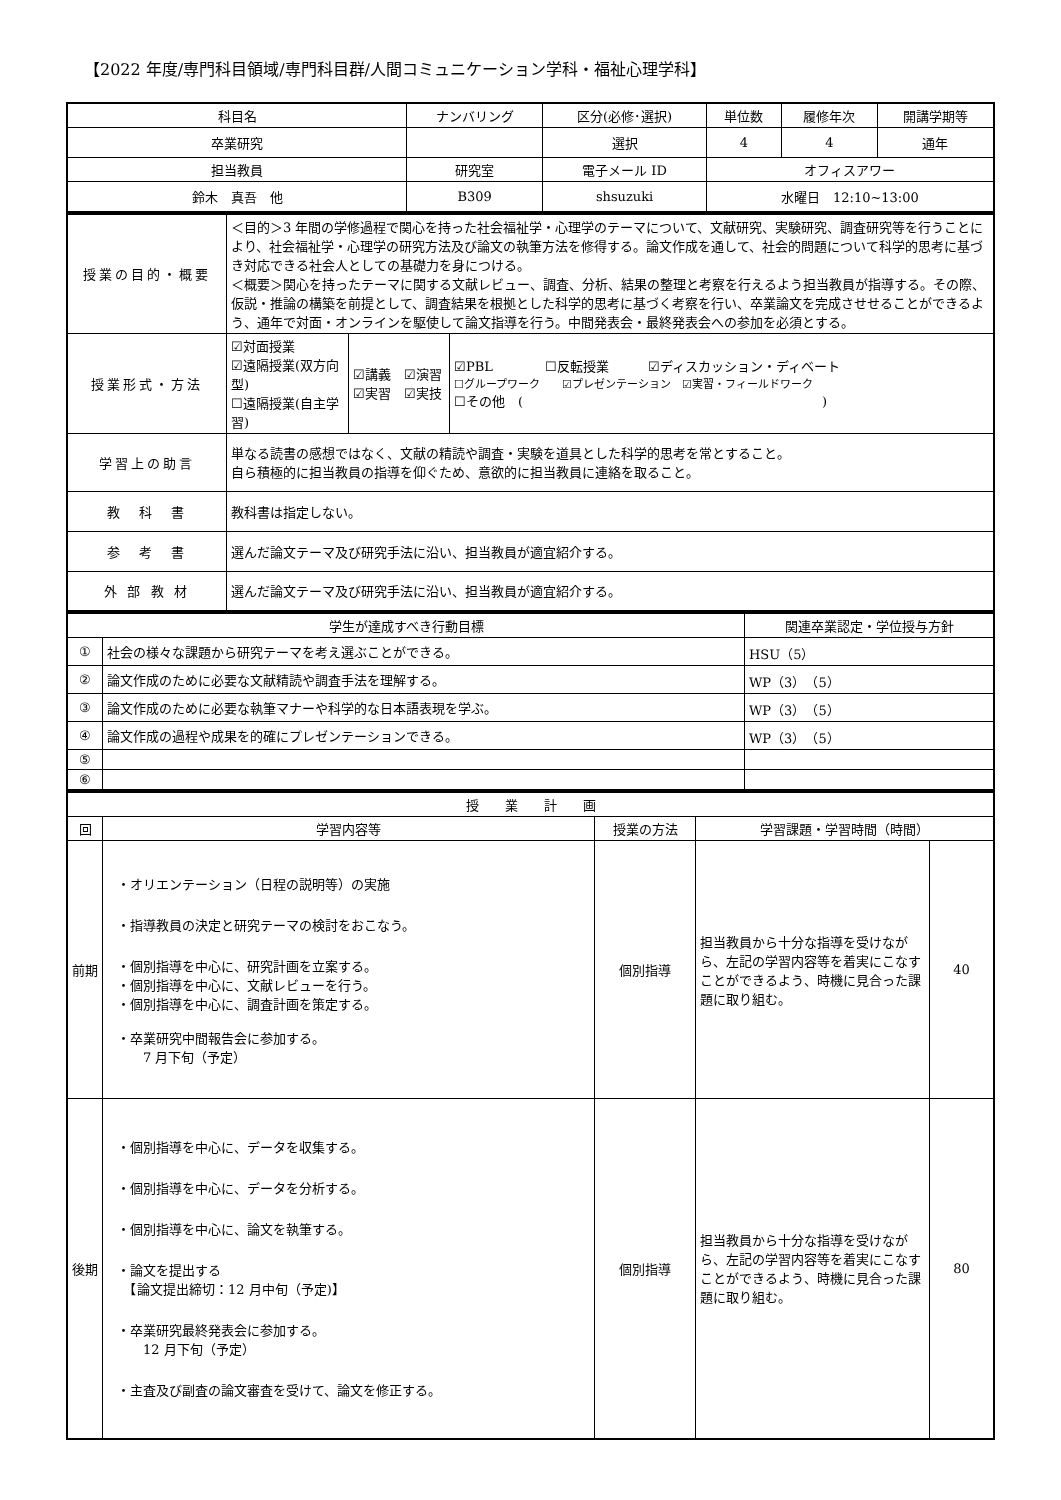【2022 年度/専門科目領域/専門科目群/人間コミュニケーション学科・福祉心理学科】
| 科目名 | ナンバリング | 区分(必修･選択) | 単位数 | 履修年次 | 開講学期等 |
| --- | --- | --- | --- | --- | --- |
| 卒業研究 | | 選択 | 4 | 4 | 通年 |
| 担当教員 | 研究室 | 電子メール ID | オフィスアワー | | |
| 鈴木 真吾 他 | B309 | shsuzuki | 水曜日 12:10~13:00 | | |
| 授業の目的・概要 | ＜目的＞3 年間の学修過程で関心を持った社会福祉学・心理学のテーマについて、文献研究、実験研究、調査研究等を行うことにより、社会福祉学・心理学の研究方法及び論文の執筆方法を修得する。論文作成を通して、社会的問題について科学的思考に基づき対応できる社会人としての基礎力を身につける。 ＜概要＞関心を持ったテーマに関する文献レビュー、調査、分析、結果の整理と考察を行えるよう担当教員が指導する。その際、仮説・推論の構築を前提として、調査結果を根拠とした科学的思考に基づく考察を行い、卒業論文を完成させせることができるよう、通年で対面・オンラインを駆使して論文指導を行う。中間発表会・最終発表会への参加を必須とする。 | | |
| 授業形式・方法 | ☑対面授業 ☑遠隔授業(双方向型) ☐遠隔授業(自主学習) | ☑講義 ☑演習 ☑実習 ☑実技 | ☑PBL ☐反転授業 ☑ディスカッション・ディベート ☐グループワーク ☑プレゼンテーション ☑実習・フィールドワーク ☐その他 ( ) |
| 学習上の助言 | 単なる読書の感想ではなく、文献の精読や調査・実験を道具とした科学的思考を常とすること。 自ら積極的に担当教員の指導を仰ぐため、意欲的に担当教員に連絡を取ること。 | | |
| 教 科 書 | 教科書は指定しない。 | | |
| 参 考 書 | 選んだ論文テーマ及び研究手法に沿い、担当教員が適宜紹介する。 | | |
| 外 部 教 材 | 選んだ論文テーマ及び研究手法に沿い、担当教員が適宜紹介する。 | | |
| 学生が達成すべき行動目標 | | 関連卒業認定・学位授与方針 |
| --- | --- | --- |
| ① | 社会の様々な課題から研究テーマを考え選ぶことができる。 | HSU（5） |
| ② | 論文作成のために必要な文献精読や調査手法を理解する。 | WP（3）（5） |
| ③ | 論文作成のために必要な執筆マナーや科学的な日本語表現を学ぶ。 | WP（3）（5） |
| ④ | 論文作成の過程や成果を的確にプレゼンテーションできる。 | WP（3）（5） |
| ⑤ | | |
| ⑥ | | |
| 授 業 計 画 | | | | |
| --- | --- | --- | --- | --- |
| 回 | 学習内容等 | 授業の方法 | 学習課題・学習時間（時間） | |
| 前期 | ・オリエンテーション（日程の説明等）の実施 ・指導教員の決定と研究テーマの検討をおこなう。 ・個別指導を中心に、研究計画を立案する。 ・個別指導を中心に、文献レビューを行う。 ・個別指導を中心に、調査計画を策定する。 ・卒業研究中間報告会に参加する。 7 月下旬（予定） | 個別指導 | 担当教員から十分な指導を受けながら、左記の学習内容等を着実にこなすことができるよう、時機に見合った課題に取り組む。 | 40 |
| 後期 | ・個別指導を中心に、データを収集する。 ・個別指導を中心に、データを分析する。 ・個別指導を中心に、論文を執筆する。 ・論文を提出する 【論文提出締切：12 月中旬（予定)】 ・卒業研究最終発表会に参加する。 12 月下旬（予定） ・主査及び副査の論文審査を受けて、論文を修正する。 | 個別指導 | 担当教員から十分な指導を受けながら、左記の学習内容等を着実にこなすことができるよう、時機に見合った課題に取り組む。 | 80 |